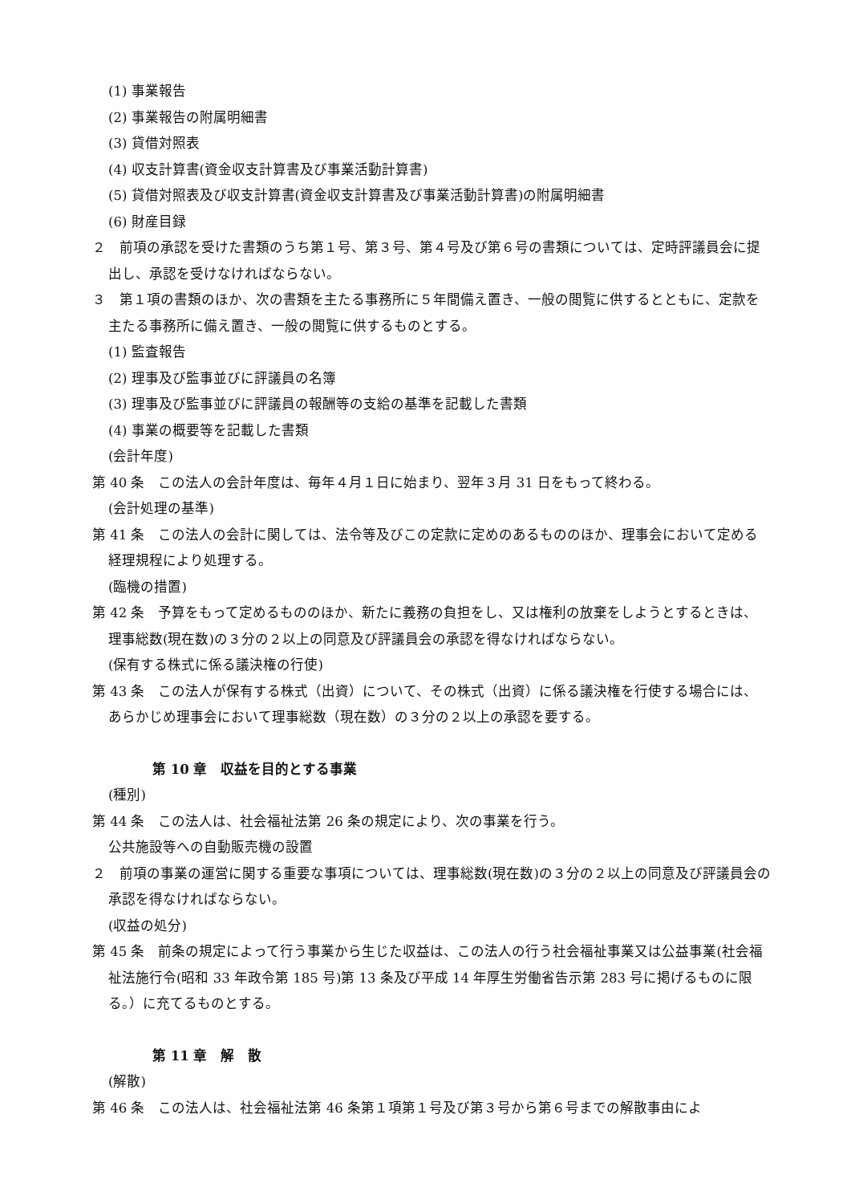(1) 事業報告
(2) 事業報告の附属明細書
(3) 貸借対照表
(4) 収支計算書(資金収支計算書及び事業活動計算書)
(5) 貸借対照表及び収支計算書(資金収支計算書及び事業活動計算書)の附属明細書
(6) 財産目録
２　前項の承認を受けた書類のうち第１号、第３号、第４号及び第６号の書類については、定時評議員会に提出し、承認を受けなければならない。
３　第１項の書類のほか、次の書類を主たる事務所に５年間備え置き、一般の閲覧に供するとともに、定款を主たる事務所に備え置き、一般の閲覧に供するものとする。
(1) 監査報告
(2) 理事及び監事並びに評議員の名簿
(3) 理事及び監事並びに評議員の報酬等の支給の基準を記載した書類
(4) 事業の概要等を記載した書類
(会計年度)
第 40 条　この法人の会計年度は、毎年４月１日に始まり、翌年３月 31 日をもって終わる。
(会計処理の基準)
第 41 条　この法人の会計に関しては、法令等及びこの定款に定めのあるもののほか、理事会において定める経理規程により処理する。
(臨機の措置)
第 42 条　予算をもって定めるもののほか、新たに義務の負担をし、又は権利の放棄をしようとするときは、理事総数(現在数)の３分の２以上の同意及び評議員会の承認を得なければならない。
(保有する株式に係る議決権の行使)
第 43 条　この法人が保有する株式（出資）について、その株式（出資）に係る議決権を行使する場合には、あらかじめ理事会において理事総数（現在数）の３分の２以上の承認を要する。
第 10 章　収益を目的とする事業
(種別)
第 44 条　この法人は、社会福祉法第 26 条の規定により、次の事業を行う。
公共施設等への自動販売機の設置
２　前項の事業の運営に関する重要な事項については、理事総数(現在数)の３分の２以上の同意及び評議員会の承認を得なければならない。
(収益の処分)
第 45 条　前条の規定によって行う事業から生じた収益は、この法人の行う社会福祉事業又は公益事業(社会福祉法施行令(昭和 33 年政令第 185 号)第 13 条及び平成 14 年厚生労働省告示第 283 号に掲げるものに限る。）に充てるものとする。
第 11 章　解　散
(解散)
第 46 条　この法人は、社会福祉法第 46 条第１項第１号及び第３号から第６号までの解散事由によ